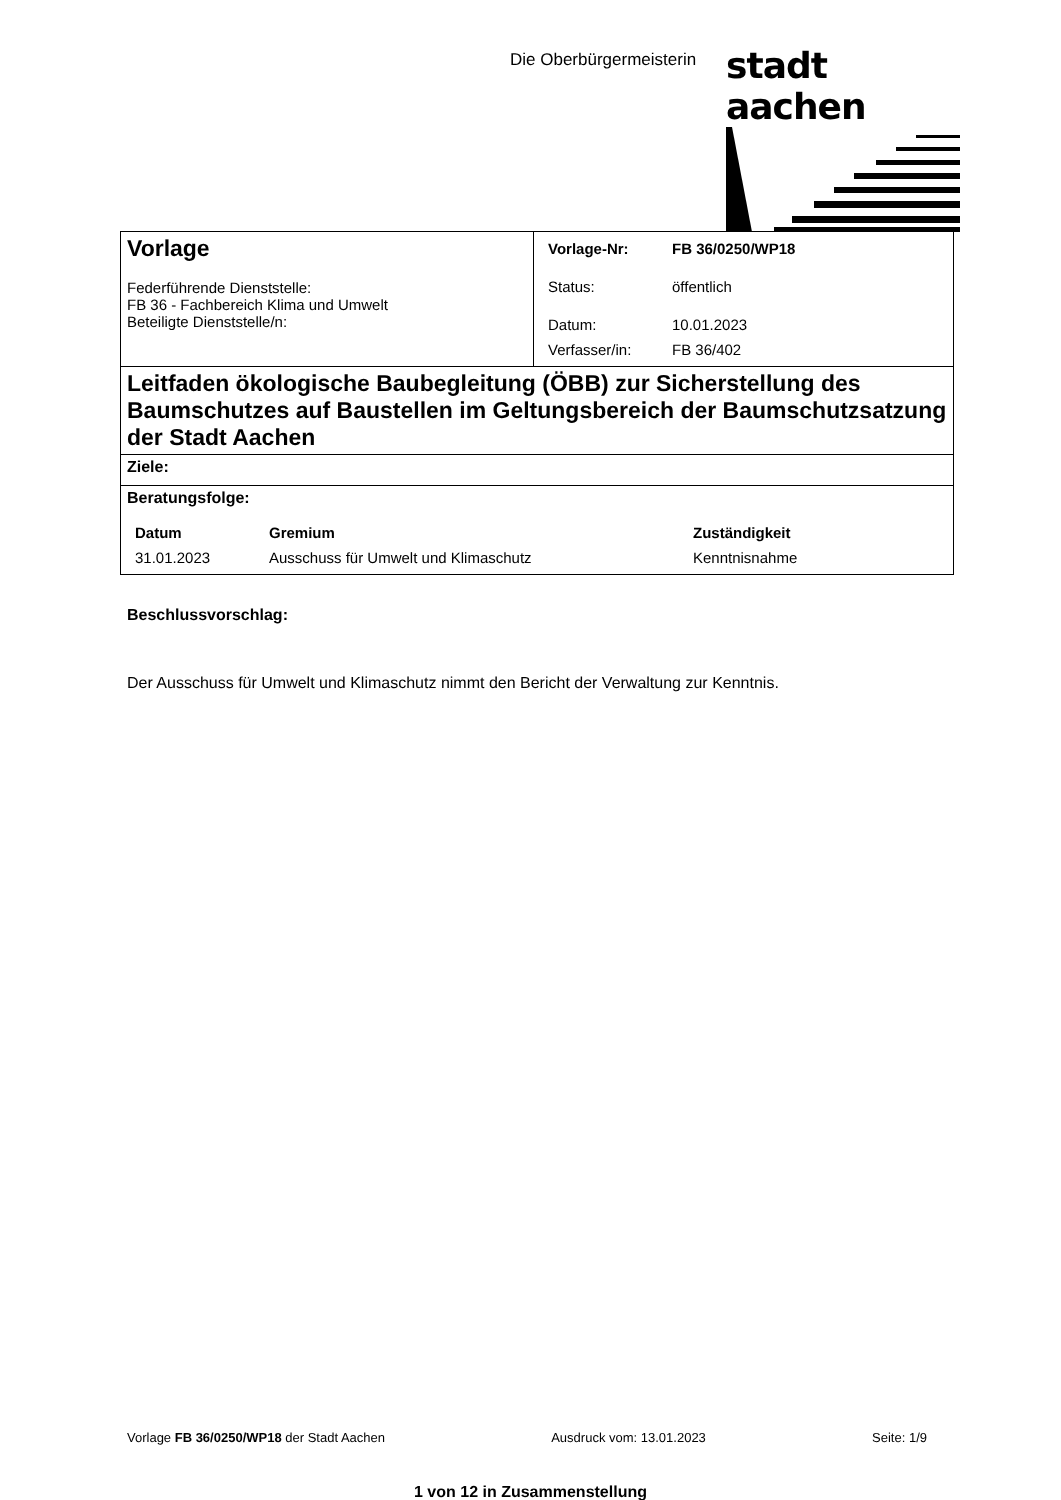Die Oberbürgermeisterin stadt aachen
| Vorlage Federführende Dienststelle: FB 36 - Fachbereich Klima und Umwelt Beteiligte Dienststelle/n: | / Vorlage-Nr: / FB 36/0250/WP18 / / Status: / öffentlich / / Datum: / 10.01.2023 / / Verfasser/in: / FB 36/402 / |
| Leitfaden ökologische Baubegleitung (ÖBB) zur Sicherstellung des Baumschutzes auf Baustellen im Geltungsbereich der Baumschutzsatzung der Stadt Aachen | |
| Ziele: | |
| Beratungsfolge: / Datum / Gremium / Zuständigkeit / / 31.01.2023 / Ausschuss für Umwelt und Klimaschutz / Kenntnisnahme / | |
Beschlussvorschlag:
Der Ausschuss für Umwelt und Klimaschutz nimmt den Bericht der Verwaltung zur Kenntnis.
Vorlage FB 36/0250/WP18 der Stadt Aachen Ausdruck vom: 13.01.2023 Seite: 1/9
1 von 12 in Zusammenstellung